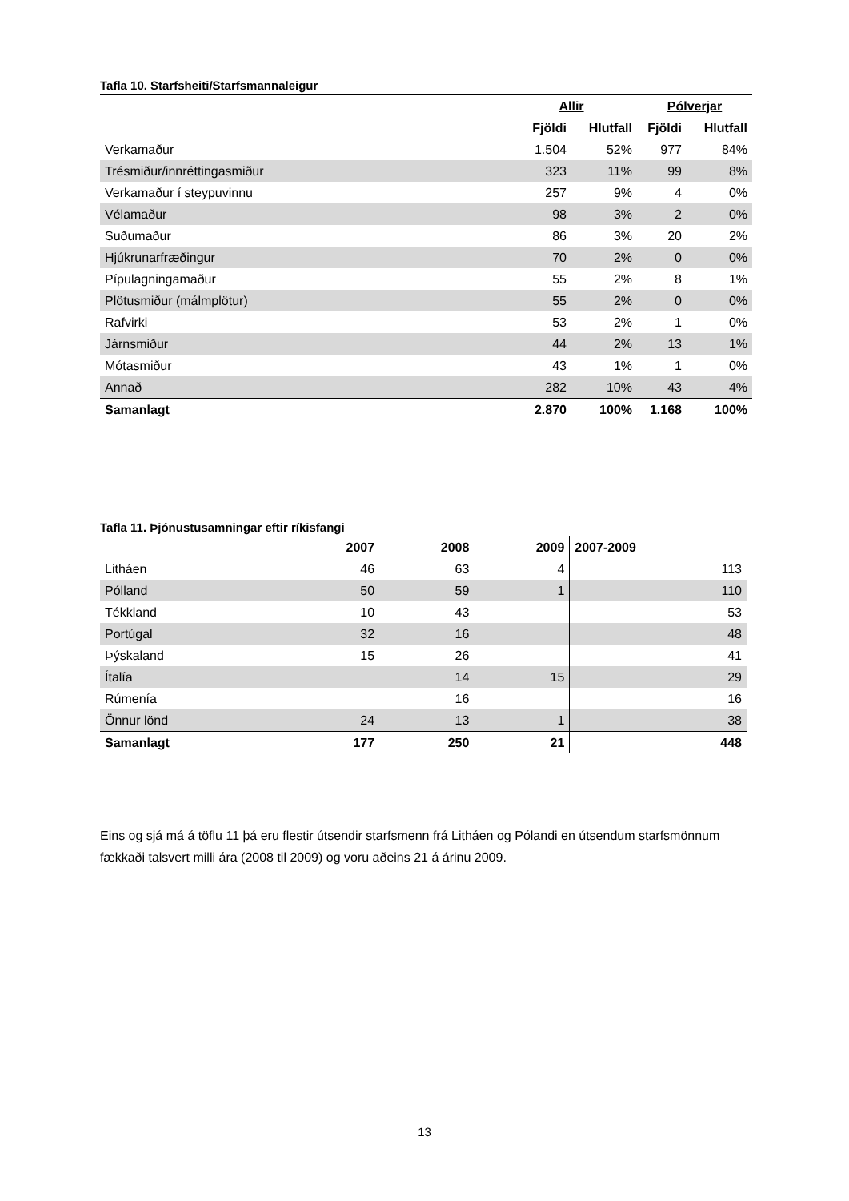Tafla 10. Starfsheiti/Starfsmannaleigur
| | Allir | | Pólverjar | |
| --- | --- | --- | --- | --- |
| | Fjöldi | Hlutfall | Fjöldi | Hlutfall |
| Verkamaður | 1.504 | 52% | 977 | 84% |
| Trésmiður/innréttingasmiður | 323 | 11% | 99 | 8% |
| Verkamaður í steypuvinnu | 257 | 9% | 4 | 0% |
| Vélamaður | 98 | 3% | 2 | 0% |
| Suðumaður | 86 | 3% | 20 | 2% |
| Hjúkrunarfræðingur | 70 | 2% | 0 | 0% |
| Pípulagningamaður | 55 | 2% | 8 | 1% |
| Plötusmiður (málmplötur) | 55 | 2% | 0 | 0% |
| Rafvirki | 53 | 2% | 1 | 0% |
| Járnsmiður | 44 | 2% | 13 | 1% |
| Mótasmiður | 43 | 1% | 1 | 0% |
| Annað | 282 | 10% | 43 | 4% |
| Samanlagt | 2.870 | 100% | 1.168 | 100% |
Tafla 11. Þjónustusamningar eftir ríkisfangi
| | 2007 | 2008 | 2009 | 2007-2009 |
| --- | --- | --- | --- | --- |
| Litháen | 46 | 63 | 4 | 113 |
| Pólland | 50 | 59 | 1 | 110 |
| Tékkland | 10 | 43 | | 53 |
| Portúgal | 32 | 16 | | 48 |
| Þýskaland | 15 | 26 | | 41 |
| Ítalía | | 14 | 15 | 29 |
| Rúmenía | | 16 | | 16 |
| Önnur lönd | 24 | 13 | 1 | 38 |
| Samanlagt | 177 | 250 | 21 | 448 |
Eins og sjá má á töflu 11 þá eru flestir útsendir starfsmenn frá Litháen og Pólandi en útsendum starfsmönnum fækkaði talsvert milli ára (2008 til 2009) og voru aðeins 21 á árinu 2009.
13